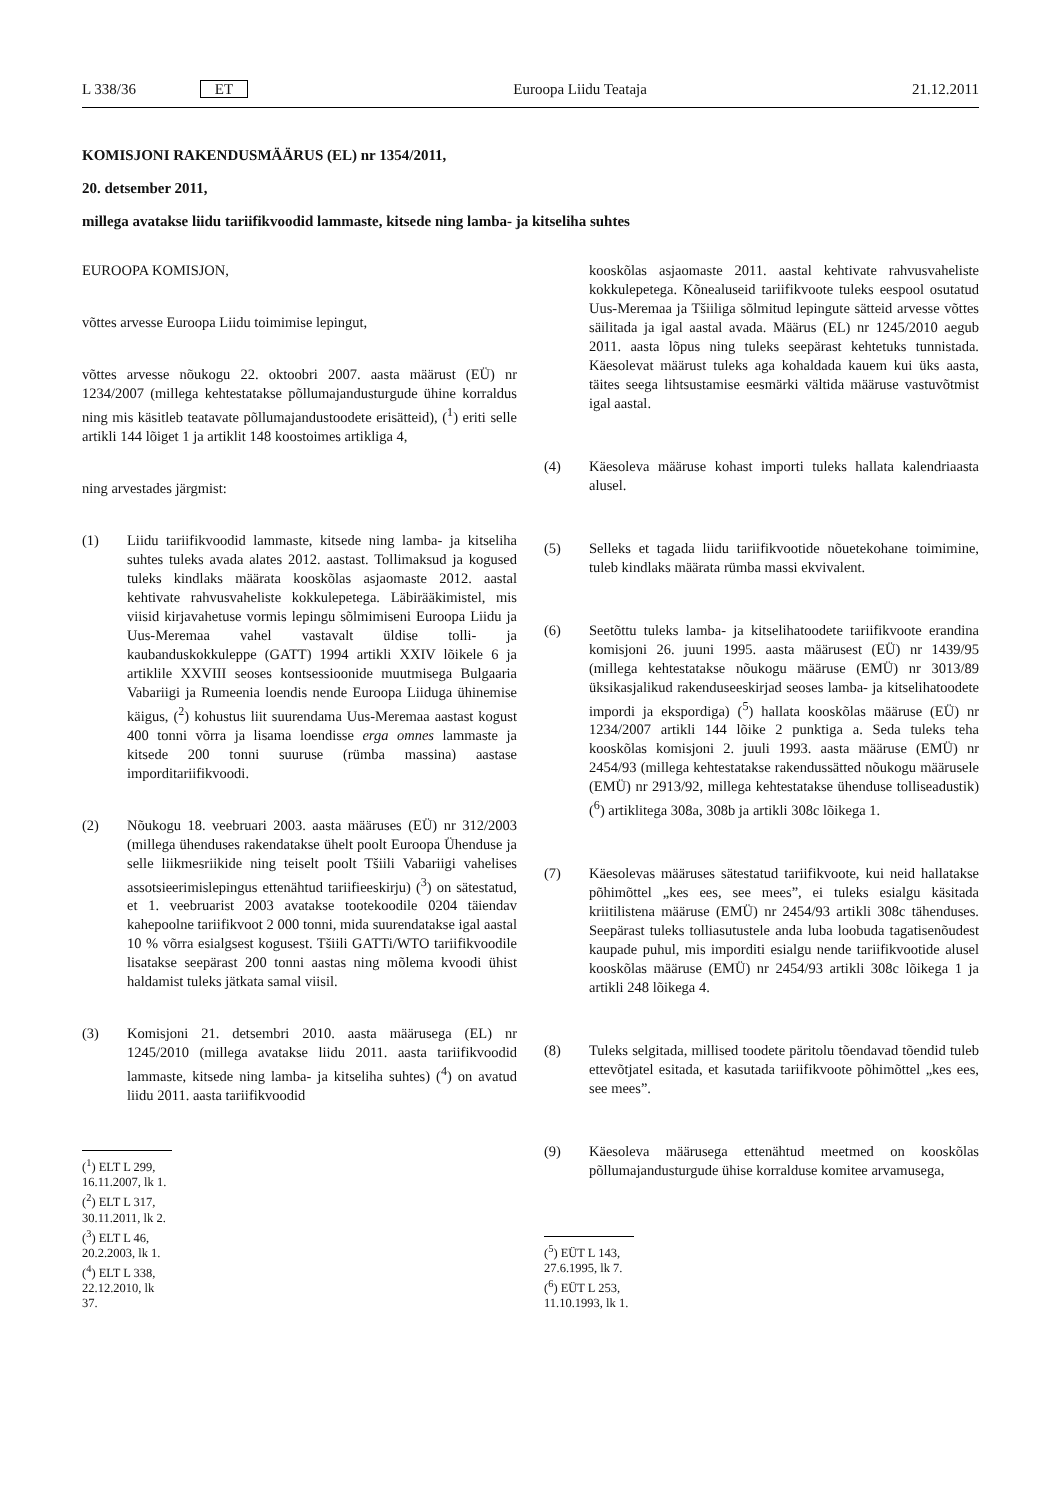L 338/36 ET Euroopa Liidu Teataja 21.12.2011
KOMISJONI RAKENDUSMÄÄRUS (EL) nr 1354/2011,
20. detsember 2011,
millega avatakse liidu tariifikvoodid lammaste, kitsede ning lamba- ja kitseliha suhtes
EUROOPA KOMISJON,
võttes arvesse Euroopa Liidu toimimise lepingut,
võttes arvesse nõukogu 22. oktoobri 2007. aasta määrust (EÜ) nr 1234/2007 (millega kehtestatakse põllumajandusturgude ühine korraldus ning mis käsitleb teatavate põllumajandustoodete erisätteid), (<sup>1</sup>) eriti selle artikli 144 lõiget 1 ja artiklit 148 koostoimes artikliga 4,
ning arvestades järgmist:
(1) Liidu tariifikvoodid lammaste, kitsede ning lamba- ja kitseliha suhtes tuleks avada alates 2012. aastast. Tollimaksud ja kogused tuleks kindlaks määrata kooskõlas asjaomaste 2012. aastal kehtivate rahvusvaheliste kokkulepetega. Läbirääkimistel, mis viisid kirjavahetuse vormis lepingu sõlmimiseni Euroopa Liidu ja Uus-Meremaa vahel vastavalt üldise tolli- ja kaubanduskokkuleppe (GATT) 1994 artikli XXIV lõikele 6 ja artiklile XXVIII seoses kontsessioonide muutmisega Bulgaaria Vabariigi ja Rumeenia loendis nende Euroopa Liiduga ühinemise käigus, (<sup>2</sup>) kohustus liit suurendama Uus-Meremaa aastast kogust 400 tonni võrra ja lisama loendisse erga omnes lammaste ja kitsede 200 tonni suuruse (rümba massina) aastase imporditariifikvoodi.
(2) Nõukogu 18. veebruari 2003. aasta määruses (EÜ) nr 312/2003 (millega ühenduses rakendatakse ühelt poolt Euroopa Ühenduse ja selle liikmesriikide ning teiselt poolt Tšiili Vabariigi vahelises assotsieerimislepingus ettenähtud tariifieeskirju) (<sup>3</sup>) on sätestatud, et 1. veebruarist 2003 avatakse tootekoodile 0204 täiendav kahepoolne tariifikvoot 2 000 tonni, mida suurendatakse igal aastal 10 % võrra esialgsest kogusest. Tšiili GATTi/WTO tariifikvoodile lisatakse seepärast 200 tonni aastas ning mõlema kvoodi ühist haldamist tuleks jätkata samal viisil.
(3) Komisjoni 21. detsembri 2010. aasta määrusega (EL) nr 1245/2010 (millega avatakse liidu 2011. aasta tariifikvoodid lammaste, kitsede ning lamba- ja kitseliha suhtes) (<sup>4</sup>) on avatud liidu 2011. aasta tariifikvoodid
(<sup>1</sup>) ELT L 299, 16.11.2007, lk 1.
(<sup>2</sup>) ELT L 317, 30.11.2011, lk 2.
(<sup>3</sup>) ELT L 46, 20.2.2003, lk 1.
(<sup>4</sup>) ELT L 338, 22.12.2010, lk 37.
kooskõlas asjaomaste 2011. aastal kehtivate rahvusvaheliste kokkulepetega. Kõnealuseid tariifikvoote tuleks eespool osutatud Uus-Meremaa ja Tšiiliga sõlmitud lepingute sätteid arvesse võttes säilitada ja igal aastal avada. Määrus (EL) nr 1245/2010 aegub 2011. aasta lõpus ning tuleks seepärast kehtetuks tunnistada. Käesolevat määrust tuleks aga kohaldada kauem kui üks aasta, täites seega lihtsustamise eesmärki vältida määruse vastuvõtmist igal aastal.
(4) Käesoleva määruse kohast importi tuleks hallata kalendriaasta alusel.
(5) Selleks et tagada liidu tariifikvootide nõuetekohane toimimine, tuleb kindlaks määrata rümba massi ekvivalent.
(6) Seetõttu tuleks lamba- ja kitselihatoodete tariifikvoote erandina komisjoni 26. juuni 1995. aasta määrusest (EÜ) nr 1439/95 (millega kehtestatakse nõukogu määruse (EMÜ) nr 3013/89 üksikasjalikud rakenduseeskirjad seoses lamba- ja kitselihatoodete impordi ja ekspordiga) (<sup>5</sup>) hallata kooskõlas määruse (EÜ) nr 1234/2007 artikli 144 lõike 2 punktiga a. Seda tuleks teha kooskõlas komisjoni 2. juuli 1993. aasta määruse (EMÜ) nr 2454/93 (millega kehtestatakse rakendussätted nõukogu määrusele (EMÜ) nr 2913/92, millega kehtestatakse ühenduse tolliseadustik) (<sup>6</sup>) artiklitega 308a, 308b ja artikli 308c lõikega 1.
(7) Käesolevas määruses sätestatud tariifikvoote, kui neid hallatakse põhimõttel „kes ees, see mees”, ei tuleks esialgu käsitada kriitilistena määruse (EMÜ) nr 2454/93 artikli 308c tähenduses. Seepärast tuleks tolliasutustele anda luba loobuda tagatisenõudest kaupade puhul, mis imporditi esialgu nende tariifikvootide alusel kooskõlas määruse (EMÜ) nr 2454/93 artikli 308c lõikega 1 ja artikli 248 lõikega 4.
(8) Tuleks selgitada, millised toodete päritolu tõendavad tõendid tuleb ettevõtjatel esitada, et kasutada tariifikvoote põhimõttel „kes ees, see mees”.
(9) Käesoleva määrusega ettenähtud meetmed on kooskõlas põllumajandusturgude ühise korralduse komitee arvamusega,
(<sup>5</sup>) EÜT L 143, 27.6.1995, lk 7.
(<sup>6</sup>) EÜT L 253, 11.10.1993, lk 1.